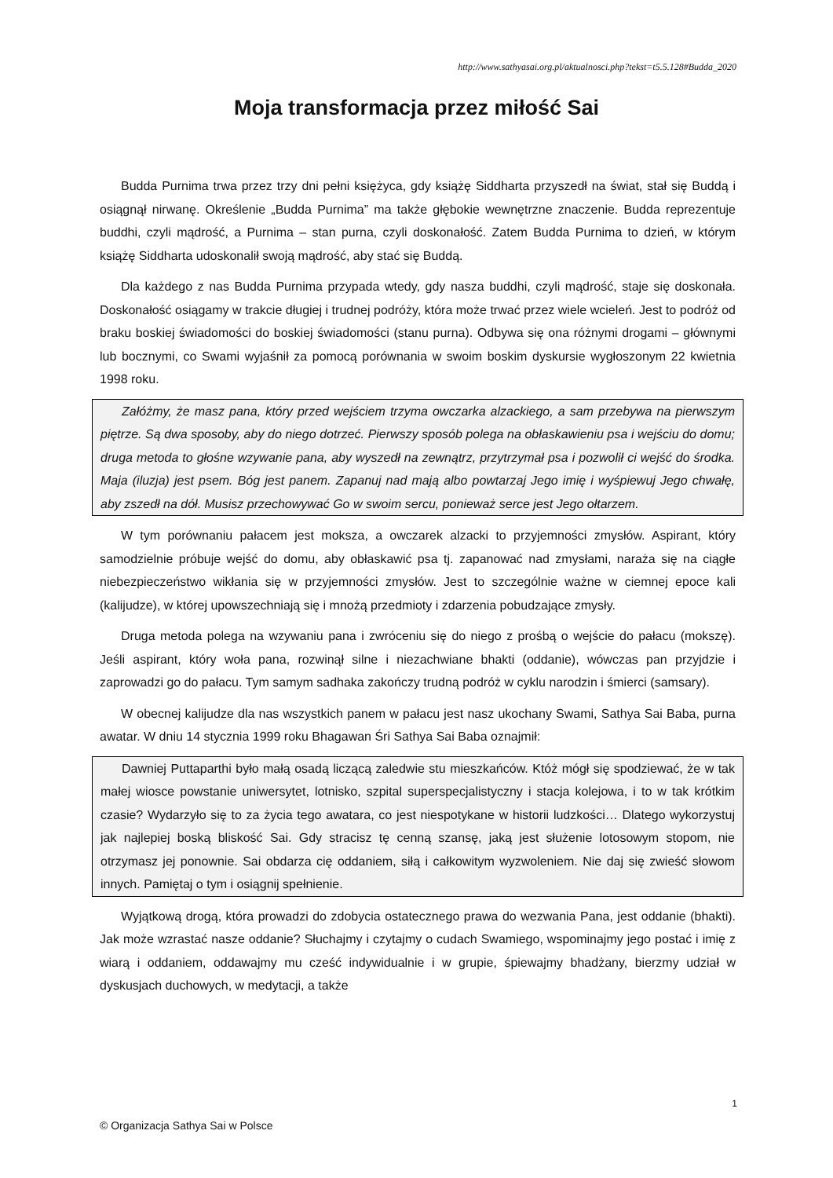http://www.sathyasai.org.pl/aktualnosci.php?tekst=t5.5.128#Budda_2020
Moja transformacja przez miłość Sai
Budda Purnima trwa przez trzy dni pełni księżyca, gdy książę Siddharta przyszedł na świat, stał się Buddą i osiągnął nirwanę. Określenie „Budda Purnima” ma także głębokie wewnętrzne znaczenie. Budda reprezentuje buddhi, czyli mądrość, a Purnima – stan purna, czyli doskonałość. Zatem Budda Purnima to dzień, w którym książę Siddharta udoskonalił swoją mądrość, aby stać się Buddą.
Dla każdego z nas Budda Purnima przypada wtedy, gdy nasza buddhi, czyli mądrość, staje się doskonała. Doskonałość osiągamy w trakcie długiej i trudnej podróży, która może trwać przez wiele wcieleń. Jest to podróż od braku boskiej świadomości do boskiej świadomości (stanu purna). Odbywa się ona różnymi drogami – głównymi lub bocznymi, co Swami wyjaśnił za pomocą porównania w swoim boskim dyskursie wygłoszonym 22 kwietnia 1998 roku.
Załóżmy, że masz pana, który przed wejściem trzyma owczarka alzackiego, a sam przebywa na pierwszym piętrze. Są dwa sposoby, aby do niego dotrzeć. Pierwszy sposób polega na obłaskawieniu psa i wejściu do domu; druga metoda to głośne wzywanie pana, aby wyszedł na zewnątrz, przytrzymał psa i pozwolił ci wejść do środka. Maja (iluzja) jest psem. Bóg jest panem. Zapanuj nad mają albo powtarzaj Jego imię i wyśpiewuj Jego chwałę, aby zszedł na dół. Musisz przechowywać Go w swoim sercu, ponieważ serce jest Jego ołtarzem.
W tym porównaniu pałacem jest moksza, a owczarek alzacki to przyjemności zmysłów. Aspirant, który samodzielnie próbuje wejść do domu, aby obłaskawić psa tj. zapanować nad zmysłami, naraża się na ciągłe niebezpieczeństwo wikłania się w przyjemności zmysłów. Jest to szczególnie ważne w ciemnej epoce kali (kalijudze), w której upowszechniają się i mnożą przedmioty i zdarzenia pobudzające zmysły.
Druga metoda polega na wzywaniu pana i zwróceniu się do niego z prośbą o wejście do pałacu (mokszę). Jeśli aspirant, który woła pana, rozwinął silne i niezachwiane bhakti (oddanie), wówczas pan przyjdzie i zaprowadzi go do pałacu. Tym samym sadhaka zakończy trudną podróż w cyklu narodzin i śmierci (samsary).
W obecnej kalijudze dla nas wszystkich panem w pałacu jest nasz ukochany Swami, Sathya Sai Baba, purna awatar. W dniu 14 stycznia 1999 roku Bhagawan Śri Sathya Sai Baba oznajmił:
Dawniej Puttaparthi było małą osadą liczącą zaledwie stu mieszkańców. Któż mógł się spodziewać, że w tak małej wiosce powstanie uniwersytet, lotnisko, szpital superspecjalistyczny i stacja kolejowa, i to w tak krótkim czasie? Wydarzyło się to za życia tego awatara, co jest niespotykane w historii ludzkości… Dlatego wykorzystuj jak najlepiej boską bliskość Sai. Gdy stracisz tę cenną szansę, jaką jest służenie lotosowym stopom, nie otrzymasz jej ponownie. Sai obdarza cię oddaniem, siłą i całkowitym wyzwoleniem. Nie daj się zwieść słowom innych. Pamiętaj o tym i osiągnij spełnienie.
Wyjątkową drogą, która prowadzi do zdobycia ostatecznego prawa do wezwania Pana, jest oddanie (bhakti). Jak może wzrastać nasze oddanie? Słuchajmy i czytajmy o cudach Swamiego, wspominajmy jego postać i imię z wiarą i oddaniem, oddawajmy mu cześć indywidualnie i w grupie, śpiewajmy bhadżany, bierzmy udział w dyskusjach duchowych, w medytacji, a także
1
© Organizacja Sathya Sai w Polsce